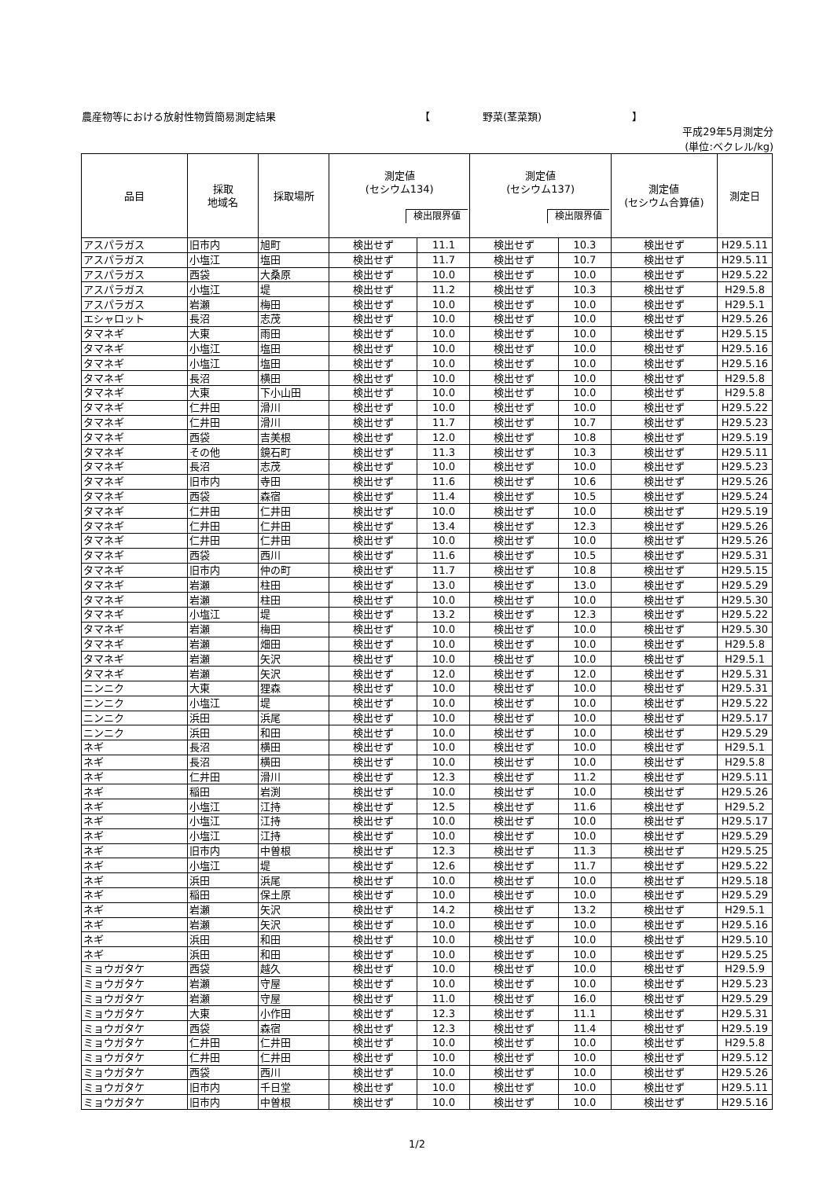農産物等における放射性物質簡易測定結果 【 野菜(茎菜類) 】
平成29年5月測定分
(単位:ベクレル/kg)
| 品目 | 採取 地域名 | 採取場所 | 測定値 (セシウム134) 検出限界値 | | 測定値 (セシウム137) 検出限界値 | | 測定値 (セシウム合算値) | 測定日 |
| --- | --- | --- | --- | --- | --- | --- | --- | --- |
| アスパラガス | 旧市内 | 旭町 | 検出せず | 11.1 | 検出せず | 10.3 | 検出せず | H29.5.11 |
| アスパラガス | 小塩江 | 塩田 | 検出せず | 11.7 | 検出せず | 10.7 | 検出せず | H29.5.11 |
| アスパラガス | 西袋 | 大桑原 | 検出せず | 10.0 | 検出せず | 10.0 | 検出せず | H29.5.22 |
| アスパラガス | 小塩江 | 堤 | 検出せず | 11.2 | 検出せず | 10.3 | 検出せず | H29.5.8 |
| アスパラガス | 岩瀬 | 梅田 | 検出せず | 10.0 | 検出せず | 10.0 | 検出せず | H29.5.1 |
| エシャロット | 長沼 | 志茂 | 検出せず | 10.0 | 検出せず | 10.0 | 検出せず | H29.5.26 |
| タマネギ | 大東 | 雨田 | 検出せず | 10.0 | 検出せず | 10.0 | 検出せず | H29.5.15 |
| タマネギ | 小塩江 | 塩田 | 検出せず | 10.0 | 検出せず | 10.0 | 検出せず | H29.5.16 |
| タマネギ | 小塩江 | 塩田 | 検出せず | 10.0 | 検出せず | 10.0 | 検出せず | H29.5.16 |
| タマネギ | 長沼 | 横田 | 検出せず | 10.0 | 検出せず | 10.0 | 検出せず | H29.5.8 |
| タマネギ | 大東 | 下小山田 | 検出せず | 10.0 | 検出せず | 10.0 | 検出せず | H29.5.8 |
| タマネギ | 仁井田 | 滑川 | 検出せず | 10.0 | 検出せず | 10.0 | 検出せず | H29.5.22 |
| タマネギ | 仁井田 | 滑川 | 検出せず | 11.7 | 検出せず | 10.7 | 検出せず | H29.5.23 |
| タマネギ | 西袋 | 吉美根 | 検出せず | 12.0 | 検出せず | 10.8 | 検出せず | H29.5.19 |
| タマネギ | その他 | 鏡石町 | 検出せず | 11.3 | 検出せず | 10.3 | 検出せず | H29.5.11 |
| タマネギ | 長沼 | 志茂 | 検出せず | 10.0 | 検出せず | 10.0 | 検出せず | H29.5.23 |
| タマネギ | 旧市内 | 寺田 | 検出せず | 11.6 | 検出せず | 10.6 | 検出せず | H29.5.26 |
| タマネギ | 西袋 | 森宿 | 検出せず | 11.4 | 検出せず | 10.5 | 検出せず | H29.5.24 |
| タマネギ | 仁井田 | 仁井田 | 検出せず | 10.0 | 検出せず | 10.0 | 検出せず | H29.5.19 |
| タマネギ | 仁井田 | 仁井田 | 検出せず | 13.4 | 検出せず | 12.3 | 検出せず | H29.5.26 |
| タマネギ | 仁井田 | 仁井田 | 検出せず | 10.0 | 検出せず | 10.0 | 検出せず | H29.5.26 |
| タマネギ | 西袋 | 西川 | 検出せず | 11.6 | 検出せず | 10.5 | 検出せず | H29.5.31 |
| タマネギ | 旧市内 | 仲の町 | 検出せず | 11.7 | 検出せず | 10.8 | 検出せず | H29.5.15 |
| タマネギ | 岩瀬 | 柱田 | 検出せず | 13.0 | 検出せず | 13.0 | 検出せず | H29.5.29 |
| タマネギ | 岩瀬 | 柱田 | 検出せず | 10.0 | 検出せず | 10.0 | 検出せず | H29.5.30 |
| タマネギ | 小塩江 | 堤 | 検出せず | 13.2 | 検出せず | 12.3 | 検出せず | H29.5.22 |
| タマネギ | 岩瀬 | 梅田 | 検出せず | 10.0 | 検出せず | 10.0 | 検出せず | H29.5.30 |
| タマネギ | 岩瀬 | 畑田 | 検出せず | 10.0 | 検出せず | 10.0 | 検出せず | H29.5.8 |
| タマネギ | 岩瀬 | 矢沢 | 検出せず | 10.0 | 検出せず | 10.0 | 検出せず | H29.5.1 |
| タマネギ | 岩瀬 | 矢沢 | 検出せず | 12.0 | 検出せず | 12.0 | 検出せず | H29.5.31 |
| ニンニク | 大東 | 狸森 | 検出せず | 10.0 | 検出せず | 10.0 | 検出せず | H29.5.31 |
| ニンニク | 小塩江 | 堤 | 検出せず | 10.0 | 検出せず | 10.0 | 検出せず | H29.5.22 |
| ニンニク | 浜田 | 浜尾 | 検出せず | 10.0 | 検出せず | 10.0 | 検出せず | H29.5.17 |
| ニンニク | 浜田 | 和田 | 検出せず | 10.0 | 検出せず | 10.0 | 検出せず | H29.5.29 |
| ネギ | 長沼 | 横田 | 検出せず | 10.0 | 検出せず | 10.0 | 検出せず | H29.5.1 |
| ネギ | 長沼 | 横田 | 検出せず | 10.0 | 検出せず | 10.0 | 検出せず | H29.5.8 |
| ネギ | 仁井田 | 滑川 | 検出せず | 12.3 | 検出せず | 11.2 | 検出せず | H29.5.11 |
| ネギ | 稲田 | 岩渕 | 検出せず | 10.0 | 検出せず | 10.0 | 検出せず | H29.5.26 |
| ネギ | 小塩江 | 江持 | 検出せず | 12.5 | 検出せず | 11.6 | 検出せず | H29.5.2 |
| ネギ | 小塩江 | 江持 | 検出せず | 10.0 | 検出せず | 10.0 | 検出せず | H29.5.17 |
| ネギ | 小塩江 | 江持 | 検出せず | 10.0 | 検出せず | 10.0 | 検出せず | H29.5.29 |
| ネギ | 旧市内 | 中曽根 | 検出せず | 12.3 | 検出せず | 11.3 | 検出せず | H29.5.25 |
| ネギ | 小塩江 | 堤 | 検出せず | 12.6 | 検出せず | 11.7 | 検出せず | H29.5.22 |
| ネギ | 浜田 | 浜尾 | 検出せず | 10.0 | 検出せず | 10.0 | 検出せず | H29.5.18 |
| ネギ | 稲田 | 保土原 | 検出せず | 10.0 | 検出せず | 10.0 | 検出せず | H29.5.29 |
| ネギ | 岩瀬 | 矢沢 | 検出せず | 14.2 | 検出せず | 13.2 | 検出せず | H29.5.1 |
| ネギ | 岩瀬 | 矢沢 | 検出せず | 10.0 | 検出せず | 10.0 | 検出せず | H29.5.16 |
| ネギ | 浜田 | 和田 | 検出せず | 10.0 | 検出せず | 10.0 | 検出せず | H29.5.10 |
| ネギ | 浜田 | 和田 | 検出せず | 10.0 | 検出せず | 10.0 | 検出せず | H29.5.25 |
| ミョウガタケ | 西袋 | 越久 | 検出せず | 10.0 | 検出せず | 10.0 | 検出せず | H29.5.9 |
| ミョウガタケ | 岩瀬 | 守屋 | 検出せず | 10.0 | 検出せず | 10.0 | 検出せず | H29.5.23 |
| ミョウガタケ | 岩瀬 | 守屋 | 検出せず | 11.0 | 検出せず | 16.0 | 検出せず | H29.5.29 |
| ミョウガタケ | 大東 | 小作田 | 検出せず | 12.3 | 検出せず | 11.1 | 検出せず | H29.5.31 |
| ミョウガタケ | 西袋 | 森宿 | 検出せず | 12.3 | 検出せず | 11.4 | 検出せず | H29.5.19 |
| ミョウガタケ | 仁井田 | 仁井田 | 検出せず | 10.0 | 検出せず | 10.0 | 検出せず | H29.5.8 |
| ミョウガタケ | 仁井田 | 仁井田 | 検出せず | 10.0 | 検出せず | 10.0 | 検出せず | H29.5.12 |
| ミョウガタケ | 西袋 | 西川 | 検出せず | 10.0 | 検出せず | 10.0 | 検出せず | H29.5.26 |
| ミョウガタケ | 旧市内 | 千日堂 | 検出せず | 10.0 | 検出せず | 10.0 | 検出せず | H29.5.11 |
| ミョウガタケ | 旧市内 | 中曽根 | 検出せず | 10.0 | 検出せず | 10.0 | 検出せず | H29.5.16 |
1/2